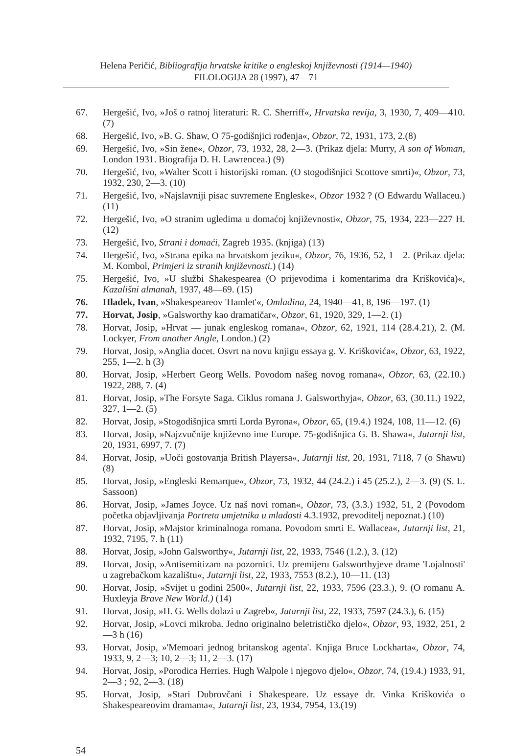Helena Peričić, Bibliografija hrvatske kritike o engleskoj književnosti (1914—1940)
FILOLOGIJA 28 (1997), 47—71
67. Hergešić, Ivo, »Još o ratnoj literaturi: R. C. Sherriff«, Hrvatska revija, 3, 1930, 7, 409—410. (7)
68. Hergešić, Ivo, »B. G. Shaw, O 75-godišnjici rođenja«, Obzor, 72, 1931, 173, 2.(8)
69. Hergešić, Ivo, »Sin žene«, Obzor, 73, 1932, 28, 2—3. (Prikaz djela: Murry, A son of Woman, London 1931. Biografija D. H. Lawrencea.) (9)
70. Hergešić, Ivo, »Walter Scott i historijski roman. (O stogodišnjici Scottove smrti)«, Obzor, 73, 1932, 230, 2—3. (10)
71. Hergešić, Ivo, »Najslavniji pisac suvremene Engleske«, Obzor 1932 ? (O Edwardu Wallaceu.) (11)
72. Hergešić, Ivo, »O stranim ugledima u domaćoj književnosti«, Obzor, 75, 1934, 223—227 H. (12)
73. Hergešić, Ivo, Strani i domaći, Zagreb 1935. (knjiga) (13)
74. Hergešić, Ivo, »Strana epika na hrvatskom jeziku«, Obzor, 76, 1936, 52, 1—2. (Prikaz djela: M. Kombol, Primjeri iz stranih književnosti.) (14)
75. Hergešić, Ivo, »U službi Shakespearea (O prijevodima i komentarima dra Kriškovića)«, Kazališni almanah, 1937, 48—69. (15)
76. Hladek, Ivan, »Shakespeareov 'Hamlet'«, Omladina, 24, 1940—41, 8, 196—197. (1)
77. Horvat, Josip, »Galsworthy kao dramatičar«, Obzor, 61, 1920, 329, 1—2. (1)
78. Horvat, Josip, »Hrvat — junak engleskog romana«, Obzor, 62, 1921, 114 (28.4.21), 2. (M. Lockyer, From another Angle, London.) (2)
79. Horvat, Josip, »Anglia docet. Osvrt na novu knjigu essaya g. V. Kriškovića«, Obzor, 63, 1922, 255, 1—2. h (3)
80. Horvat, Josip, »Herbert Georg Wells. Povodom našeg novog romana«, Obzor, 63, (22.10.) 1922, 288, 7. (4)
81. Horvat, Josip, »The Forsyte Saga. Ciklus romana J. Galsworthyja«, Obzor, 63, (30.11.) 1922, 327, 1—2. (5)
82. Horvat, Josip, »Stogodišnjica smrti Lorda Byrona«, Obzor, 65, (19.4.) 1924, 108, 11—12. (6)
83. Horvat, Josip, »Najzvučnije književno ime Europe. 75-godišnjica G. B. Shawa«, Jutarnji list, 20, 1931, 6997, 7. (7)
84. Horvat, Josip, »Uoči gostovanja British Playersa«, Jutarnji list, 20, 1931, 7118, 7 (o Shawu) (8)
85. Horvat, Josip, »Engleski Remarque«, Obzor, 73, 1932, 44 (24.2.) i 45 (25.2.), 2—3. (9) (S. L. Sassoon)
86. Horvat, Josip, »James Joyce. Uz naš novi roman«, Obzor, 73, (3.3.) 1932, 51, 2 (Povodom početka objavljivanja Portreta umjetnika u mladosti 4.3.1932, prevoditelj nepoznat.) (10)
87. Horvat, Josip, »Majstor kriminalnoga romana. Povodom smrti E. Wallacea«, Jutarnji list, 21, 1932, 7195, 7. h (11)
88. Horvat, Josip, »John Galsworthy«, Jutarnji list, 22, 1933, 7546 (1.2.), 3. (12)
89. Horvat, Josip, »Antisemitizam na pozornici. Uz premijeru Galsworthyjeve drame 'Lojalnosti' u zagrebačkom kazalištu«, Jutarnji list, 22, 1933, 7553 (8.2.), 10—11. (13)
90. Horvat, Josip, »Svijet u godini 2500«, Jutarnji list, 22, 1933, 7596 (23.3.), 9. (O romanu A. Huxleyja Brave New World.) (14)
91. Horvat, Josip, »H. G. Wells dolazi u Zagreb«, Jutarnji list, 22, 1933, 7597 (24.3.), 6. (15)
92. Horvat, Josip, »Lovci mikroba. Jedno originalno beletrističko djelo«, Obzor, 93, 1932, 251, 2—3 h (16)
93. Horvat, Josip, »'Memoari jednog britanskog agenta'. Knjiga Bruce Lockharta«, Obzor, 74, 1933, 9, 2—3; 10, 2—3; 11, 2—3. (17)
94. Horvat, Josip, »Porodica Herries. Hugh Walpole i njegovo djelo«, Obzor, 74, (19.4.) 1933, 91, 2—3 ; 92, 2—3. (18)
95. Horvat, Josip, »Stari Dubrovčani i Shakespeare. Uz essaye dr. Vinka Kriškovića o Shakespeareovim dramama«, Jutarnji list, 23, 1934, 7954, 13.(19)
54